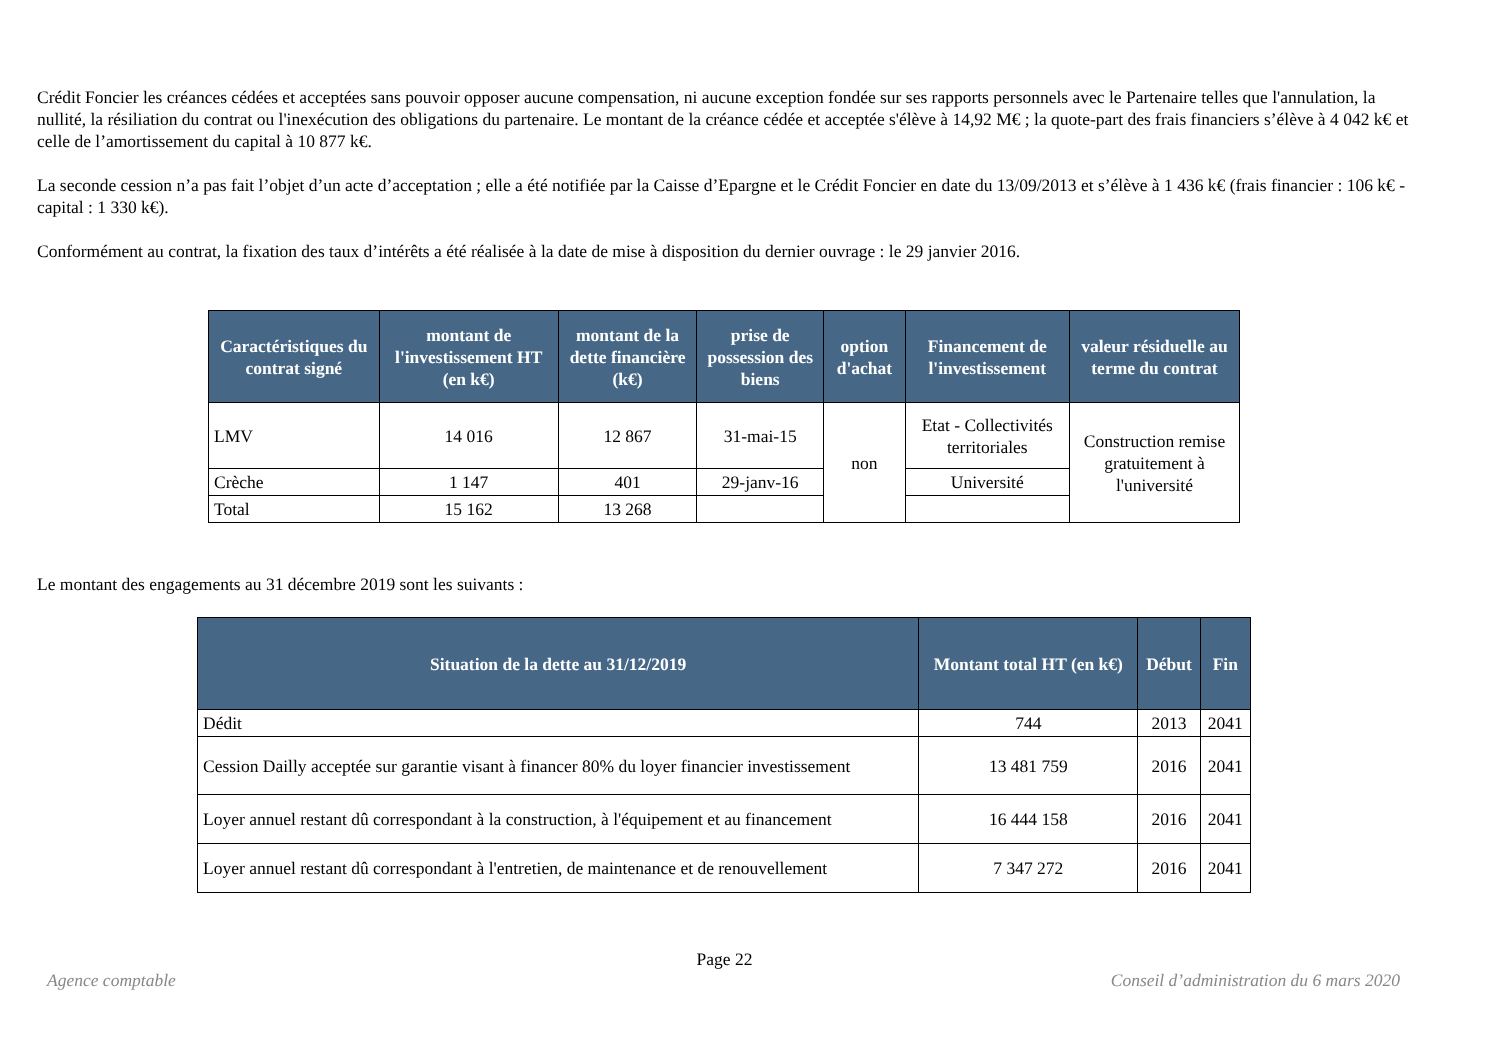Crédit Foncier les créances cédées et acceptées sans pouvoir opposer aucune compensation, ni aucune exception fondée sur ses rapports personnels avec le Partenaire telles que l'annulation, la nullité, la résiliation du contrat ou l'inexécution des obligations du partenaire. Le montant de la créance cédée et acceptée s'élève à 14,92 M€ ; la quote-part des frais financiers s’élève à 4 042 k€ et celle de l’amortissement du capital à 10 877 k€.
La seconde cession n’a pas fait l’objet d’un acte d’acceptation ; elle a été notifiée par la Caisse d’Epargne et le Crédit Foncier en date du 13/09/2013 et s’élève à 1 436 k€ (frais financier : 106 k€ - capital : 1 330 k€).
Conformément au contrat, la fixation des taux d’intérêts a été réalisée à la date de mise à disposition du dernier ouvrage : le 29 janvier 2016.
| Caractéristiques du contrat signé | montant de l'investissement HT (en k€) | montant de la dette financière (k€) | prise de possession des biens | option d'achat | Financement de l'investissement | valeur résiduelle au terme du contrat |
| --- | --- | --- | --- | --- | --- | --- |
| LMV | 14 016 | 12 867 | 31-mai-15 | non | Etat - Collectivités territoriales | Construction remise gratuitement à l'université |
| Crèche | 1 147 | 401 | 29-janv-16 | | Université | |
| Total | 15 162 | 13 268 | | | | |
Le montant des engagements au 31 décembre 2019 sont les suivants :
| Situation de la dette au 31/12/2019 | Montant total HT (en k€) | Début | Fin |
| --- | --- | --- | --- |
| Dédit | 744 | 2013 | 2041 |
| Cession Dailly acceptée sur garantie visant à financer 80% du loyer financier investissement | 13 481 759 | 2016 | 2041 |
| Loyer annuel restant dû correspondant à la construction, à l'équipement et au financement | 16 444 158 | 2016 | 2041 |
| Loyer annuel restant dû correspondant à l'entretien, de maintenance et de renouvellement | 7 347 272 | 2016 | 2041 |
Page 22
Agence comptable Conseil d’administration du 6 mars 2020